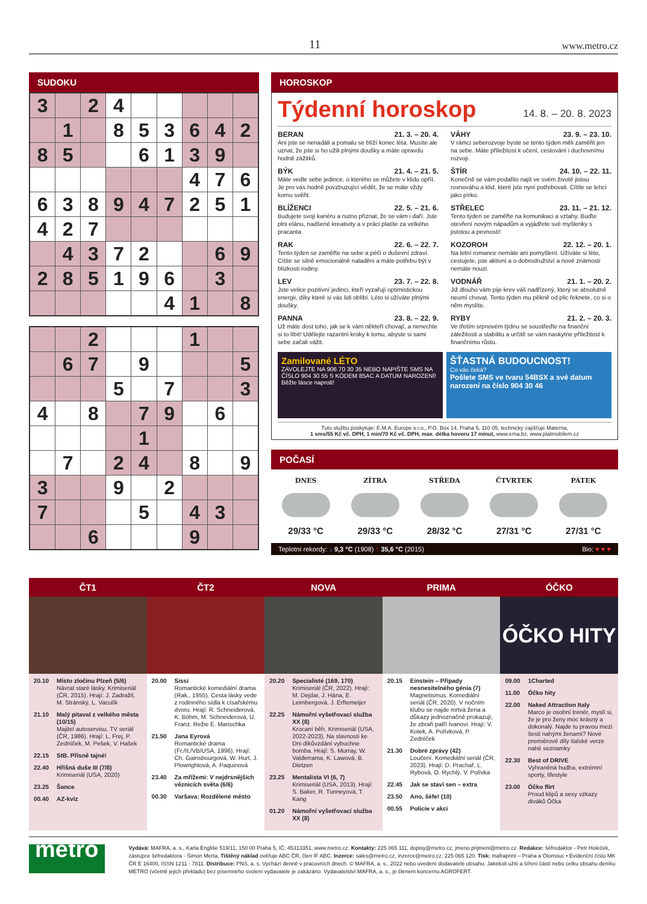11 www.metro.cz
SUDOKU
| 3 | | 2 | 4 | | | | | |
| | 1 | | 8 | 5 | 3 | 6 | 4 | 2 |
| 8 | 5 | | | 6 | 1 | 3 | 9 | |
| | | | | | | 4 | 7 | 6 |
| 6 | 3 | 8 | 9 | 4 | 7 | 2 | 5 | 1 |
| 4 | 2 | 7 | | | | | | |
| | 4 | 3 | 7 | 2 | | | 6 | 9 |
| 2 | 8 | 5 | 1 | 9 | 6 | | 3 | |
| | | | | | 4 | 1 | | 8 |
| | | 2 | | | | 1 | | |
| | 6 | 7 | | 9 | | | | 5 |
| | | | 5 | | 7 | | | 3 |
| 4 | | 8 | | 7 | 9 | | 6 | |
| | | | | 1 | | | | |
| | 7 | | 2 | 4 | | 8 | | 9 |
| 3 | | | 9 | | 2 | | | |
| 7 | | | | 5 | | 4 | 3 | |
| | | 6 | | | | 9 | | |
HOROSKOP
Týdenní horoskop 14. 8. – 20. 8. 2023
BERAN 21. 3. – 20. 4.
Ani jste se nenadáli a pomalu se blíží konec léta. Musíte ale uznat, že jste si ho užili plnými doušky a máte opravdu hodně zážitků.
VÁHY 23. 9. – 23. 10.
V rámci seberozvoje byste se tento týden měli zaměřit jen na sebe. Máte příležitost k učení, cestování i duchovnímu rozvoji.
BÝK 21. 4. – 21. 5.
Máte vedle sebe jedince, o kterého se můžete v klidu opřít. Je pro vás hodně povzbuzující vědět, že se máte vždy komu svěřit.
ŠTÍR 24. 10. – 22. 11.
Konečně se vám podařilo najít ve svém životě jistou rovnováhu a klid, které jste nyní potřebovali. Cítíte se lehcí jako pírko.
BLÍŽENCI 22. 5. – 21. 6.
Budujete svoji kariéru a nutno přiznat, že se vám i daří. Jste plni elánu, nadšené kreativity a v práci platíte za velkého pracanta.
STŘELEC 23. 11. – 21. 12.
Tento týden se zaměřte na komunikaci a vztahy. Buďte otevření novým nápadům a vyjádřete své myšlenky s jistotou a pevností!
RAK 22. 6. – 22. 7.
Tento týden se zaměřte na sebe a péči o duševní zdraví. Cítíte se silně emocionálně naladěni a máte potřebu být v blízkosti rodiny.
KOZOROH 22. 12. – 20. 1.
Na letní romance nemáte ani pomyšlení. Užíváte si léto, cestujete, jste aktivní a o dobrodružství a nové známosti nemáte nouzi.
LEV 23. 7. – 22. 8.
Jste velice pozitivní jedinci, kteří vyzařují optimistickou energii, díky které si vás lidi oblíbí. Léto si užíváte plnými doušky.
VODNÁŘ 21. 1. – 20. 2.
Již dlouho vám pije krev váš nadřízený, který se absolutně neumí chovat. Tento týden mu pěkně od plic řeknete, co si o něm myslíte.
PANNA 23. 8. – 22. 9.
Už máte dost toho, jak se k vám někteří chovají, a nenechte si to líbit! Udělejte razantní kroky k tomu, abyste si sami sebe začali vážit.
RYBY 21. 2. – 20. 3.
Ve třetím srpnovém týdnu se soustřeďte na finanční záležitosti a stabilitu a určitě se vám naskytne příležitost k finančnímu růstu.
Zamilované LÉTO
ZAVOLEJTE NA 906 70 30 35 NEBO NAPIŠTE SMS NA ČÍSLO 904 30 55 S KÓDEM 85AC A DATUM NAROZENÍ!
Běžte lásce naproti!
ŠŤASTNÁ BUDOUCNOST!
Co vás čeká?
Pošlete SMS ve tvaru 54BSX a své datum narození na číslo 904 30 46
Tuto službu poskytuje: E.M.A. Europe s.r.o., P.O. Box 14, Praha 5, 110 05, technicky zajišťuje Materna,
1 sms/55 Kč vč. DPH, 1 min/70 Kč vč. DPH, max. délka hovoru 17 minut, www.ema.bz, www.platmobilem.cz
POČASÍ
DNES
29/33 °C
ZÍTRA
29/33 °C
STŘEDA
28/32 °C
ČTVRTEK
27/31 °C
PÁTEK
27/31 °C
Teplotní rekordy: ↓ 9,3 °C (1908) ↑ 35,6 °C (2015) Bio: ♥ ♥ ♥
ČT1
20.10 Místo zločinu Plzeň (5/6)
Návrat staré lásky. Krimiseriál (ČR, 2015). Hrají: J. Zadražil, M. Stránský, L. Vaculík
21.10 Malý pitaval z velkého města (10/15)
Majitel autoservisu. TV seriál (ČR, 1986). Hrají: L. Frej, P. Zedníček, M. Pešek, V. Hašek
22.15 StB. Přísně tajné!
22.40 Hříšná duše III (7/8)
Krimiseriál (USA, 2020)
23.25 Šance
00.40 AZ-kvíz
ČT2
20.00 Sissi
Romantické komediální drama (Rak., 1955). Cesta lásky vede z rodinného sídla k císařskému dvoru. Hrají: R. Schneiderová, K. Böhm, M. Schneiderová, U. Franz. Režie E. Marischka
21.50 Jana Eyrová
Romantické drama (Fr./It./VB/USA, 1996). Hrají: Ch. Gainsbourgová, W. Hurt, J. Plowrightová, A. Paquinová
23.40 Za mřížemi: V nejdrsnějších věznicích světa (6/6)
00.30 Varšava: Rozdělené město
NOVA
20.20 Specialisté (169, 170)
Krimiseriál (ČR, 2022). Hrají: M. Dejdar, J. Hána, E. Leimbergová, J. Erftemeijer
22.25 Námořní vyšetřovací služba XX (8)
Krocaní běh. Krimiseriál (USA, 2022-2023). Na slavnosti ke Dni díkůvzdání vybuchne bomba. Hrají: S. Murray, W. Valderrama, K. Lawová, B. Dietzen
23.25 Mentalista VI (6, 7)
Krimiseriál (USA, 2013). Hrají: S. Baker, R. Tunneyová, T. Kang
01.20 Námořní vyšetřovací služba XX (8)
PRIMA
20.15 Einstein – Případy nesnesitelného génia (7)
Magnetismus. Komediální seriál (ČR, 2020). V nočním klubu se najde mrtvá žena a důkazy jednoznačně prokazují, že zbraň patří Ivanovi. Hrají: V. Kotek, A. Polívková, P. Zedníček
21.30 Dobré zprávy (42)
Loučení. Komediální seriál (ČR, 2023). Hrají: D. Prachař, L. Rybová, O. Rychlý, V. Polívka
22.45 Jak se staví sen – extra
23.50 Ano, šéfe! (10)
00.55 Policie v akci
ÓČKO
ÓČKO HITY
09.00 1Charted
11.00 Óčko hity
22.00 Naked Attraction Italy
Marco je osobní trenér, myslí si, že je pro ženy moc krásný a dokonalý. Najde tu pravou mezi šesti nahými ženami? Nové premiérové díly italské verze nahé seznamky
22.30 Best of DRIVE
Vyhraněná hudba, extrémní sporty, lifestyle
23.00 Óčko flirt
Proud klipů a sexy vzkazy diváků Óčka
metro
Vydává: MAFRA, a. s., Karla Engliše 519/11, 150 00 Praha 5, IČ: 45313351, www.metro.cz. Kontakty: 225 065 111, dopisy@metro.cz, jmeno.prijmeni@metro.cz. Redakce: šéfredaktor - Petr Holeček, zástupce šéfredaktora - Šimon Merta. Tištěný náklad ověřuje ABC ČR, člen IF ABC. Inzerce: sales@metro.cz, inzerce@metro.cz, 225 065 120. Tisk: mafraprint – Praha a Olomouc • Evidenční číslo MK ČR E 16400, ISSN 1211 - 7811. Distribuce: PNS, a. s. Vychází denně v pracovních dnech. © MAFRA, a. s., 2022 nebo uvedení dodavatelé obsahu. Jakékoli užití a šíření částí nebo celku obsahu deníku METRO (včetně jejich překladu) bez písemného svolení vydavatele je zakázáno. Vydavatelství MAFRA, a. s., je členem koncernu AGROFERT.